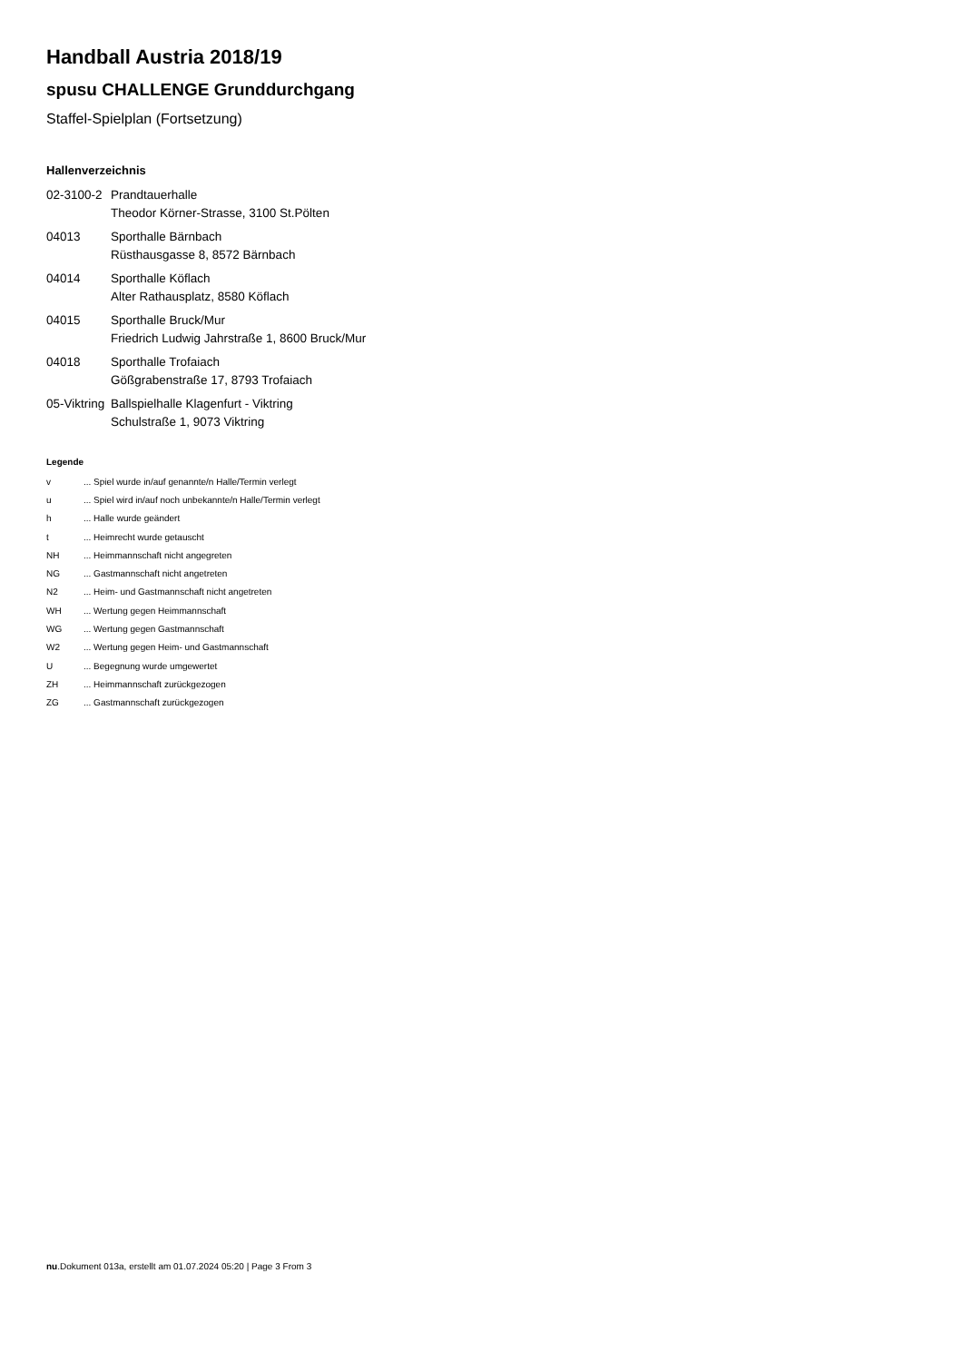Handball Austria 2018/19
spusu CHALLENGE Grunddurchgang
Staffel-Spielplan (Fortsetzung)
Hallenverzeichnis
| 02-3100-2 | Prandtauerhalle Theodor Körner-Strasse, 3100 St.Pölten |
| 04013 | Sporthalle Bärnbach Rüsthausgasse 8, 8572 Bärnbach |
| 04014 | Sporthalle Köflach Alter Rathausplatz, 8580 Köflach |
| 04015 | Sporthalle Bruck/Mur Friedrich Ludwig Jahrstraße 1, 8600 Bruck/Mur |
| 04018 | Sporthalle Trofaiach Gößgrabenstraße 17, 8793 Trofaiach |
| 05-Viktring | Ballspielhalle Klagenfurt - Viktring Schulstraße 1, 9073 Viktring |
Legende
| v | ... Spiel wurde in/auf genannte/n Halle/Termin verlegt |
| u | ... Spiel wird in/auf noch unbekannte/n Halle/Termin verlegt |
| h | ... Halle wurde geändert |
| t | ... Heimrecht wurde getauscht |
| NH | ... Heimmannschaft nicht angegreten |
| NG | ... Gastmannschaft nicht angetreten |
| N2 | ... Heim- und Gastmannschaft nicht angetreten |
| WH | ... Wertung gegen Heimmannschaft |
| WG | ... Wertung gegen Gastmannschaft |
| W2 | ... Wertung gegen Heim- und Gastmannschaft |
| U | ... Begegnung wurde umgewertet |
| ZH | ... Heimmannschaft zurückgezogen |
| ZG | ... Gastmannschaft zurückgezogen |
nu.Dokument 013a, erstellt am 01.07.2024 05:20 | Page 3 From 3